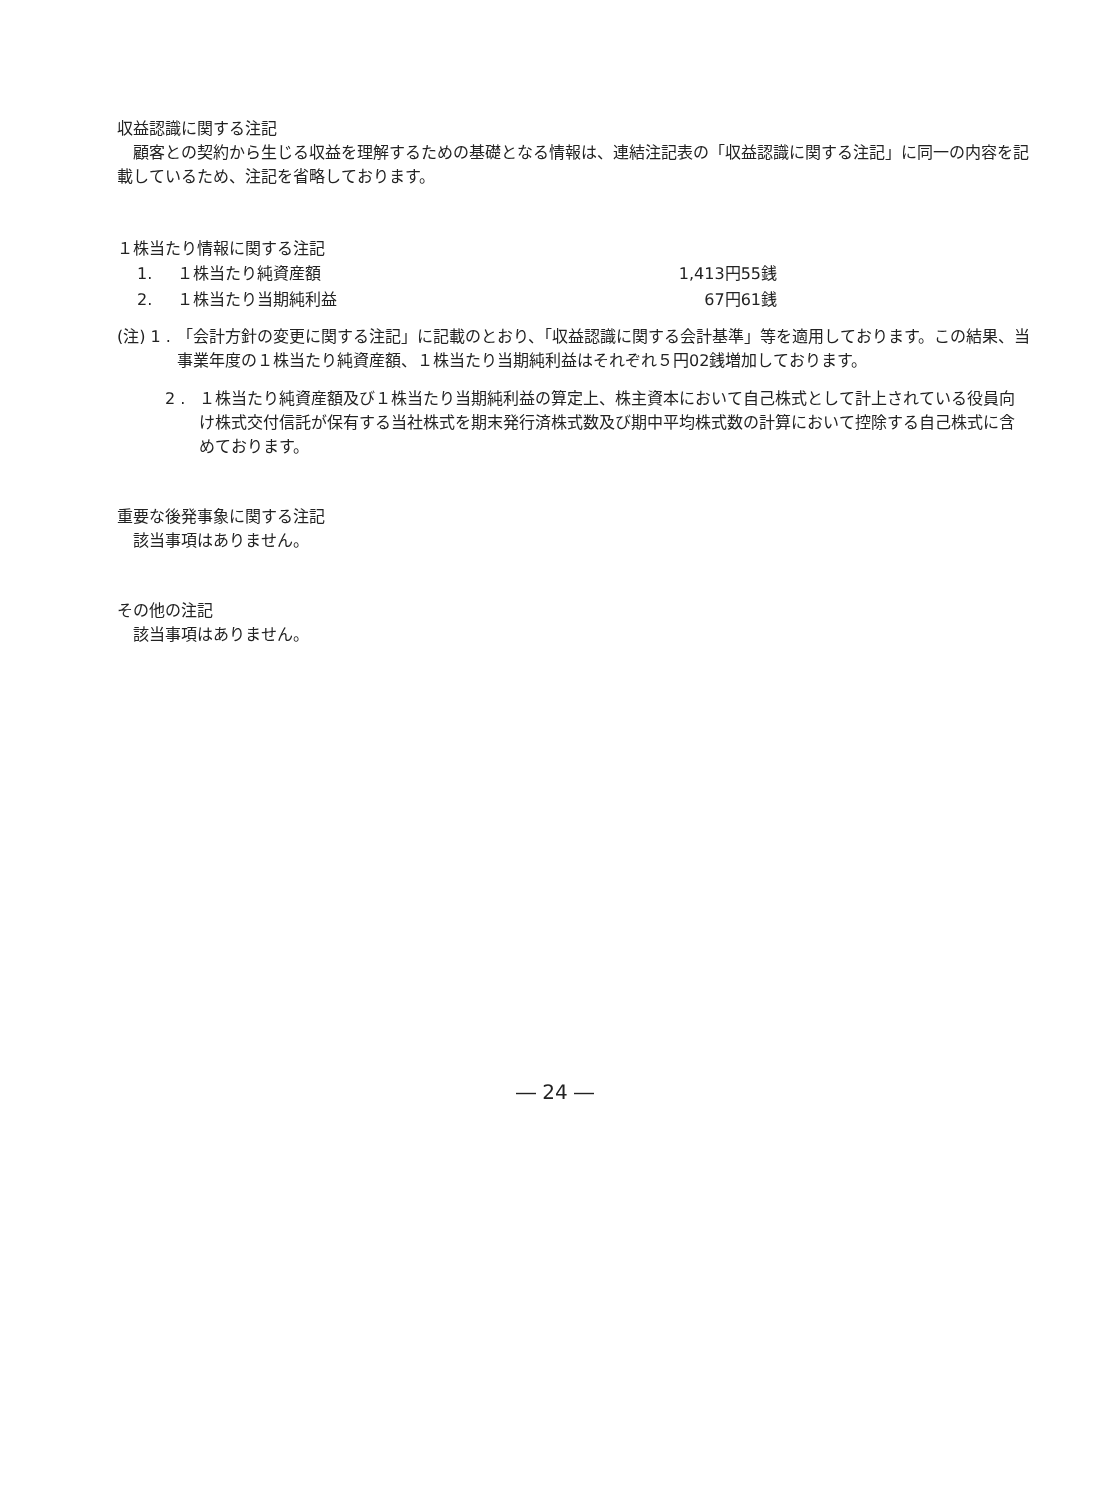収益認識に関する注記
顧客との契約から生じる収益を理解するための基礎となる情報は、連結注記表の「収益認識に関する注記」に同一の内容を記載しているため、注記を省略しております。
１株当たり情報に関する注記
| 1. | １株当たり純資産額 | 1,413円55銭 |
| 2. | １株当たり当期純利益 | 67円61銭 |
(注) 1 . 「会計方針の変更に関する注記」に記載のとおり、「収益認識に関する会計基準」等を適用しております。この結果、当事業年度の１株当たり純資産額、１株当たり当期純利益はそれぞれ５円02銭増加しております。
2 . １株当たり純資産額及び１株当たり当期純利益の算定上、株主資本において自己株式として計上されている役員向け株式交付信託が保有する当社株式を期末発行済株式数及び期中平均株式数の計算において控除する自己株式に含めております。
重要な後発事象に関する注記
該当事項はありません。
その他の注記
該当事項はありません。
― 24 ―